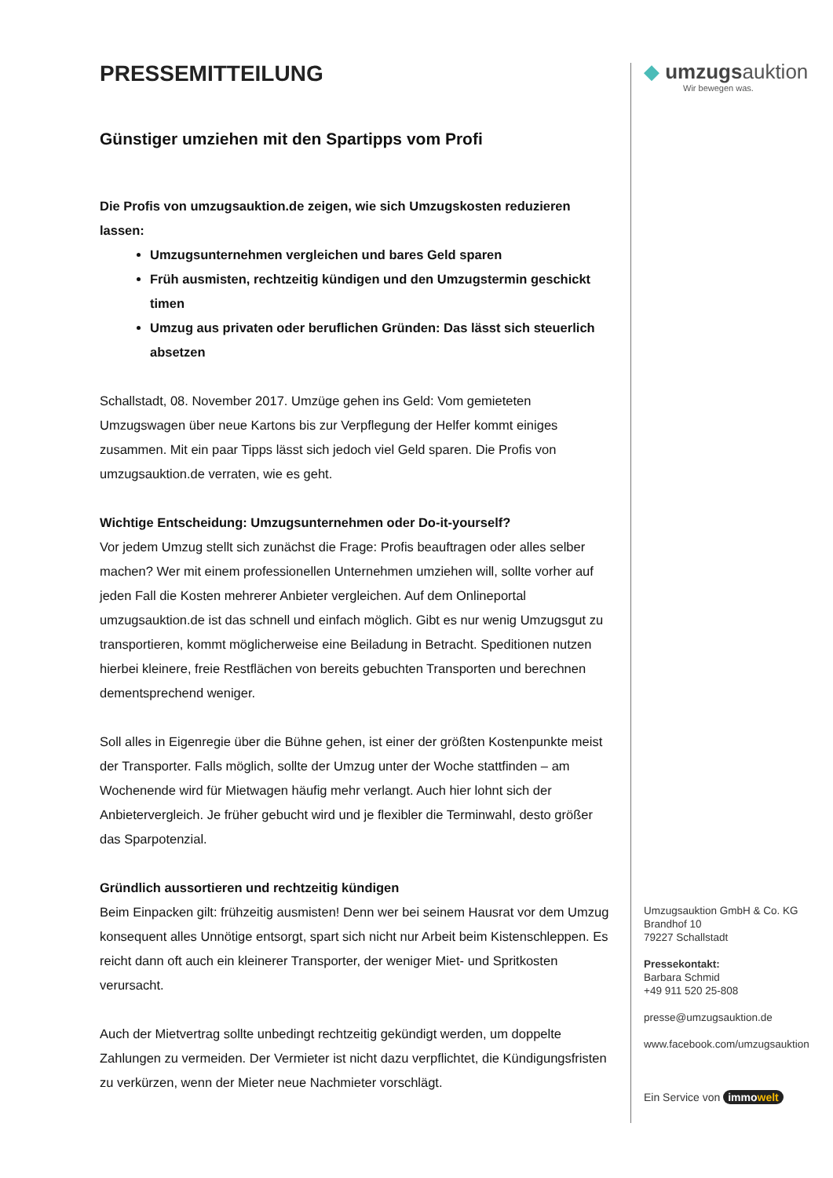PRESSEMITTEILUNG
Günstiger umziehen mit den Spartipps vom Profi
Die Profis von umzugsauktion.de zeigen, wie sich Umzugskosten reduzieren lassen:
Umzugsunternehmen vergleichen und bares Geld sparen
Früh ausmisten, rechtzeitig kündigen und den Umzugstermin geschickt timen
Umzug aus privaten oder beruflichen Gründen: Das lässt sich steuerlich absetzen
Schallstadt, 08. November 2017. Umzüge gehen ins Geld: Vom gemieteten Umzugswagen über neue Kartons bis zur Verpflegung der Helfer kommt einiges zusammen. Mit ein paar Tipps lässt sich jedoch viel Geld sparen. Die Profis von umzugsauktion.de verraten, wie es geht.
Wichtige Entscheidung: Umzugsunternehmen oder Do-it-yourself?
Vor jedem Umzug stellt sich zunächst die Frage: Profis beauftragen oder alles selber machen? Wer mit einem professionellen Unternehmen umziehen will, sollte vorher auf jeden Fall die Kosten mehrerer Anbieter vergleichen. Auf dem Onlineportal umzugsauktion.de ist das schnell und einfach möglich. Gibt es nur wenig Umzugsgut zu transportieren, kommt möglicherweise eine Beiladung in Betracht. Speditionen nutzen hierbei kleinere, freie Restflächen von bereits gebuchten Transporten und berechnen dementsprechend weniger.
Soll alles in Eigenregie über die Bühne gehen, ist einer der größten Kostenpunkte meist der Transporter. Falls möglich, sollte der Umzug unter der Woche stattfinden – am Wochenende wird für Mietwagen häufig mehr verlangt. Auch hier lohnt sich der Anbietervergleich. Je früher gebucht wird und je flexibler die Terminwahl, desto größer das Sparpotenzial.
Gründlich aussortieren und rechtzeitig kündigen
Beim Einpacken gilt: frühzeitig ausmisten! Denn wer bei seinem Hausrat vor dem Umzug konsequent alles Unnötige entsorgt, spart sich nicht nur Arbeit beim Kistenschleppen. Es reicht dann oft auch ein kleinerer Transporter, der weniger Miet- und Spritkosten verursacht.
Auch der Mietvertrag sollte unbedingt rechtzeitig gekündigt werden, um doppelte Zahlungen zu vermeiden. Der Vermieter ist nicht dazu verpflichtet, die Kündigungsfristen zu verkürzen, wenn der Mieter neue Nachmieter vorschlägt.
◆ umzugsauktion
Wir bewegen was.
Umzugsauktion GmbH & Co. KG
Brandhof 10
79227 Schallstadt
Pressekontakt:
Barbara Schmid
+49 911 520 25-808
presse@umzugsauktion.de
www.facebook.com/umzugsauktion
Ein Service von immowelt